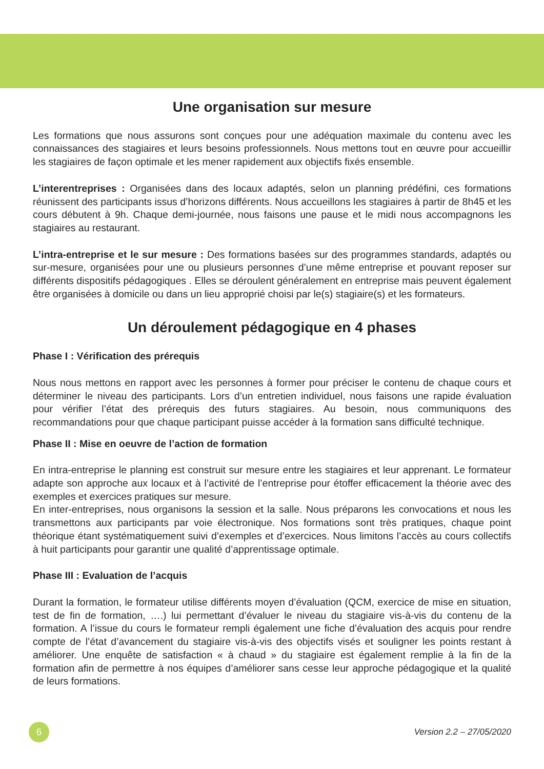Une organisation sur mesure
Les formations que nous assurons sont conçues pour une adéquation maximale du contenu avec les connaissances des stagiaires et leurs besoins professionnels. Nous mettons tout en œuvre pour accueillir les stagiaires de façon optimale et les mener rapidement aux objectifs fixés ensemble.
L’interentreprises : Organisées dans des locaux adaptés, selon un planning prédéfini, ces formations réunissent des participants issus d’horizons différents. Nous accueillons les stagiaires à partir de 8h45 et les cours débutent à 9h. Chaque demi-journée, nous faisons une pause et le midi nous accompagnons les stagiaires au restaurant.
L’intra-entreprise et le sur mesure : Des formations basées sur des programmes standards, adaptés ou sur-mesure, organisées pour une ou plusieurs personnes d’une même entreprise et pouvant reposer sur différents dispositifs pédagogiques . Elles se déroulent généralement en entreprise mais peuvent également être organisées à domicile ou dans un lieu approprié choisi par le(s) stagiaire(s) et les formateurs.
Un déroulement pédagogique en 4 phases
Phase I : Vérification des prérequis
Nous nous mettons en rapport avec les personnes à former pour préciser le contenu de chaque cours et déterminer le niveau des participants. Lors d’un entretien individuel, nous faisons une rapide évaluation pour vérifier l’état des prérequis des futurs stagiaires. Au besoin, nous communiquons des recommandations pour que chaque participant puisse accéder à la formation sans difficulté technique.
Phase II : Mise en oeuvre de l’action de formation
En intra-entreprise le planning est construit sur mesure entre les stagiaires et leur apprenant. Le formateur adapte son approche aux locaux et à l’activité de l’entreprise pour étoffer efficacement la théorie avec des exemples et exercices pratiques sur mesure.
En inter-entreprises, nous organisons la session et la salle. Nous préparons les convocations et nous les transmettons aux participants par voie électronique. Nos formations sont très pratiques, chaque point théorique étant systématiquement suivi d’exemples et d’exercices. Nous limitons l’accès au cours collectifs à huit participants pour garantir une qualité d’apprentissage optimale.
Phase III : Evaluation de l’acquis
Durant la formation, le formateur utilise différents moyen d’évaluation (QCM, exercice de mise en situation, test de fin de formation, ….) lui permettant d’évaluer le niveau du stagiaire vis-à-vis du contenu de la formation. A l’issue du cours le formateur rempli également une fiche d’évaluation des acquis pour rendre compte de l’état d’avancement du stagiaire vis-à-vis des objectifs visés et souligner les points restant à améliorer. Une enquête de satisfaction « à chaud » du stagiaire est également remplie à la fin de la formation afin de permettre à nos équipes d’améliorer sans cesse leur approche pédagogique et la qualité de leurs formations.
6
Version 2.2 – 27/05/2020